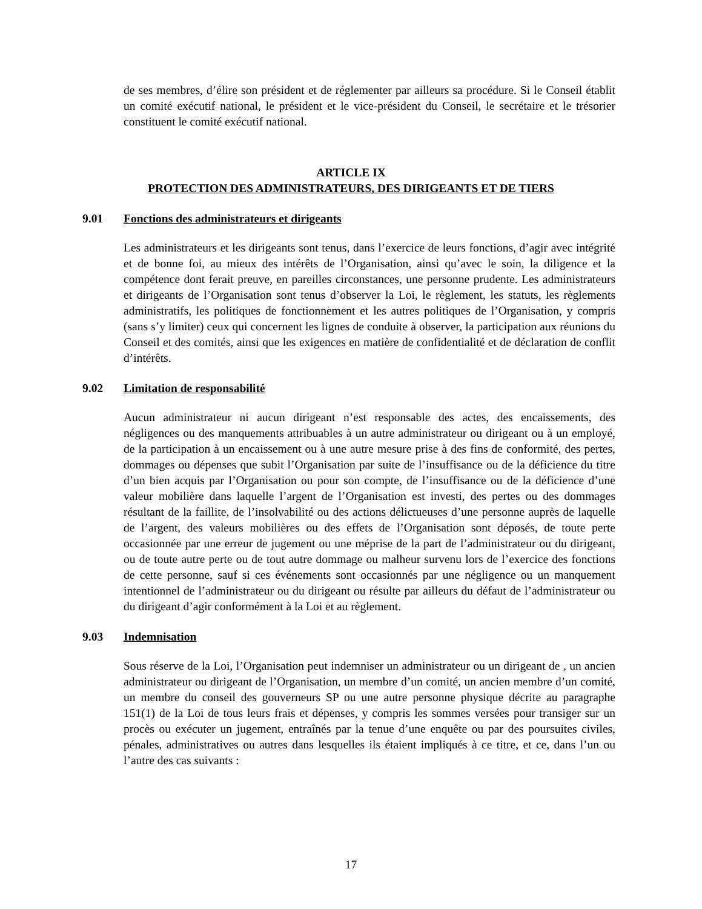de ses membres, d’élire son président et de réglementer par ailleurs sa procédure. Si le Conseil établit un comité exécutif national, le président et le vice-président du Conseil, le secrétaire et le trésorier constituent le comité exécutif national.
ARTICLE IX
PROTECTION DES ADMINISTRATEURS, DES DIRIGEANTS ET DE TIERS
9.01 Fonctions des administrateurs et dirigeants
Les administrateurs et les dirigeants sont tenus, dans l’exercice de leurs fonctions, d’agir avec intégrité et de bonne foi, au mieux des intérêts de l’Organisation, ainsi qu’avec le soin, la diligence et la compétence dont ferait preuve, en pareilles circonstances, une personne prudente. Les administrateurs et dirigeants de l’Organisation sont tenus d’observer la Loi, le règlement, les statuts, les règlements administratifs, les politiques de fonctionnement et les autres politiques de l’Organisation, y compris (sans s’y limiter) ceux qui concernent les lignes de conduite à observer, la participation aux réunions du Conseil et des comités, ainsi que les exigences en matière de confidentialité et de déclaration de conflit d’intérêts.
9.02 Limitation de responsabilité
Aucun administrateur ni aucun dirigeant n’est responsable des actes, des encaissements, des négligences ou des manquements attribuables à un autre administrateur ou dirigeant ou à un employé, de la participation à un encaissement ou à une autre mesure prise à des fins de conformité, des pertes, dommages ou dépenses que subit l’Organisation par suite de l’insuffisance ou de la déficience du titre d’un bien acquis par l’Organisation ou pour son compte, de l’insuffisance ou de la déficience d’une valeur mobilière dans laquelle l’argent de l’Organisation est investi, des pertes ou des dommages résultant de la faillite, de l’insolvabilité ou des actions délictueuses d’une personne auprès de laquelle de l’argent, des valeurs mobilières ou des effets de l’Organisation sont déposés, de toute perte occasionnée par une erreur de jugement ou une méprise de la part de l’administrateur ou du dirigeant, ou de toute autre perte ou de tout autre dommage ou malheur survenu lors de l’exercice des fonctions de cette personne, sauf si ces événements sont occasionnés par une négligence ou un manquement intentionnel de l’administrateur ou du dirigeant ou résulte par ailleurs du défaut de l’administrateur ou du dirigeant d’agir conformément à la Loi et au règlement.
9.03 Indemnisation
Sous réserve de la Loi, l’Organisation peut indemniser un administrateur ou un dirigeant de , un ancien administrateur ou dirigeant de l’Organisation, un membre d’un comité, un ancien membre d’un comité, un membre du conseil des gouverneurs SP ou une autre personne physique décrite au paragraphe 151(1) de la Loi de tous leurs frais et dépenses, y compris les sommes versées pour transiger sur un procès ou exécuter un jugement, entraînés par la tenue d’une enquête ou par des poursuites civiles, pénales, administratives ou autres dans lesquelles ils étaient impliqués à ce titre, et ce, dans l’un ou l’autre des cas suivants :
17